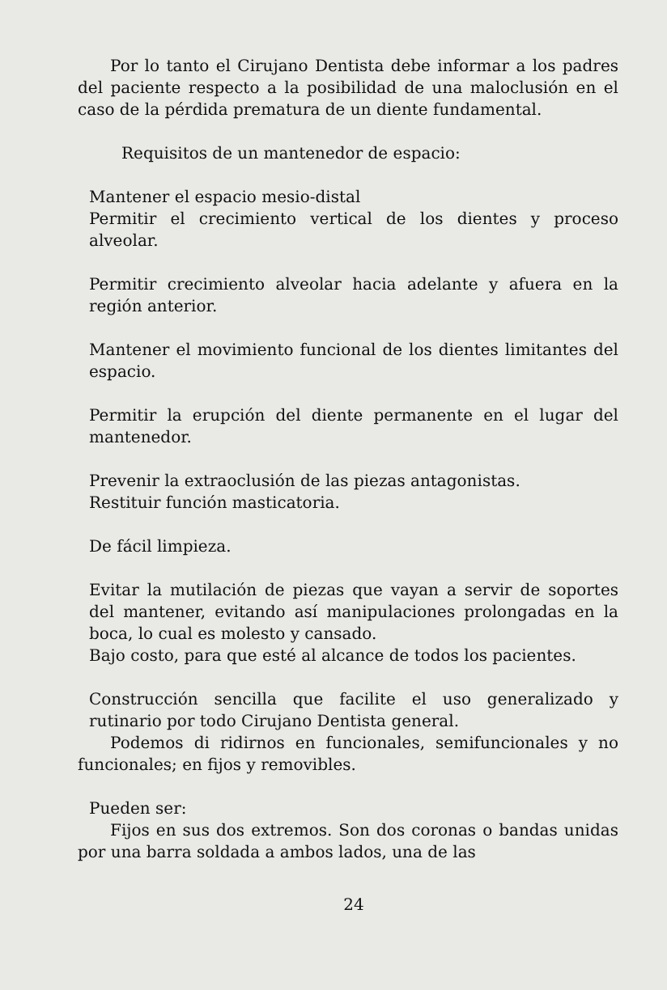Por lo tanto el Cirujano Dentista debe informar a los padres del paciente respecto a la posibilidad de una maloclusión en el caso de la pérdida prematura de un diente fundamental.
Requisitos de un mantenedor de espacio:
Mantener el espacio mesio-distal
Permitir el crecimiento vertical de los dientes y proceso alveolar.
Permitir crecimiento alveolar hacia adelante y afuera en la región anterior.
Mantener el movimiento funcional de los dientes limitantes del espacio.
Permitir la erupción del diente permanente en el lugar del mantenedor.
Prevenir la extraoclusión de las piezas antagonistas.
Restituir función masticatoria.
De fácil limpieza.
Evitar la mutilación de piezas que vayan a servir de soportes del mantener, evitando así manipulaciones prolongadas en la boca, lo cual es molesto y cansado.
Bajo costo, para que esté al alcance de todos los pacientes.
Construcción sencilla que facilite el uso generalizado y rutinario por todo Cirujano Dentista general.
Podemos di ridirnos en funcionales, semifuncionales y no funcionales; en fijos y removibles.
Pueden ser:
Fijos en sus dos extremos. Son dos coronas o bandas unidas por una barra soldada a ambos lados, una de las
24